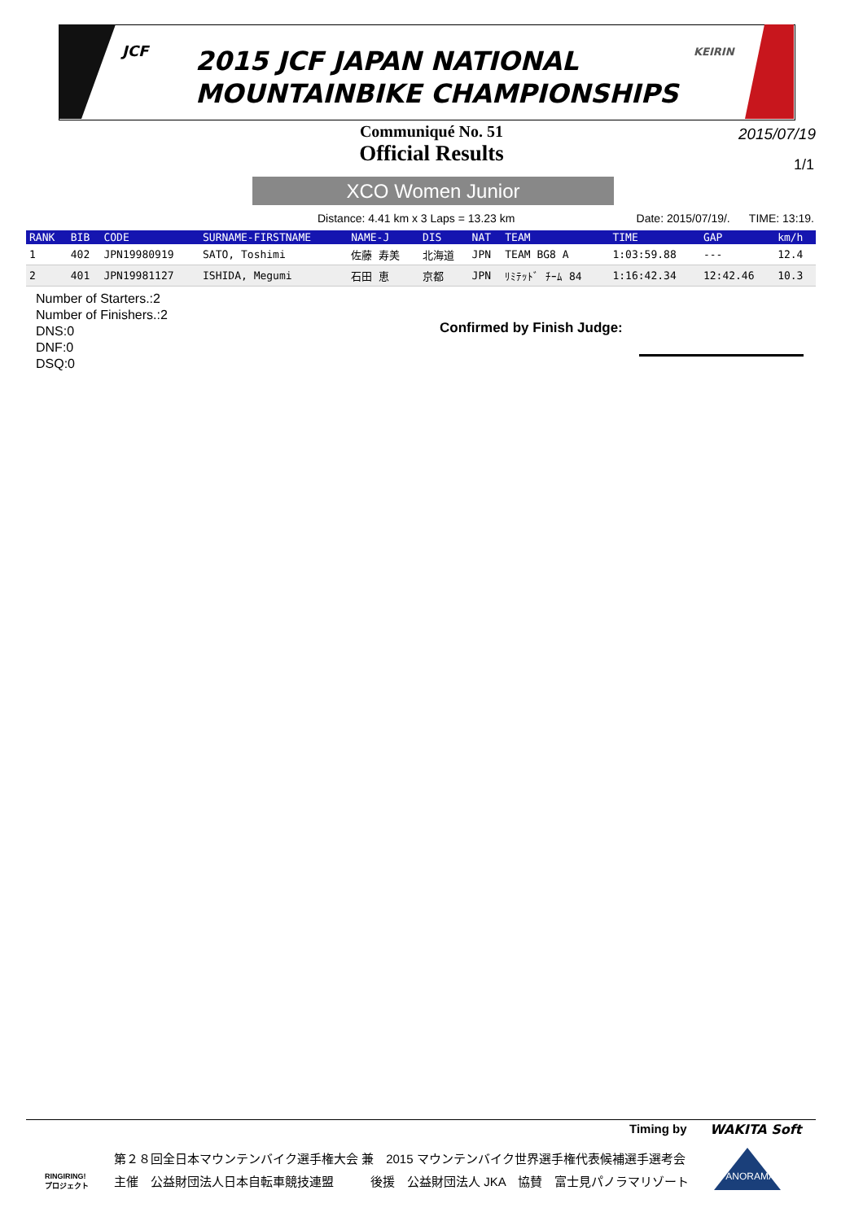JCF
2015 JCF JAPAN NATIONAL
MOUNTAINBIKE CHAMPIONSHIPS
KEIRIN
Communiqué No. 51
Official Results
2015/07/19
1/1
XCO Women Junior
Distance: 4.41 km x 3 Laps = 13.23 km Date: 2015/07/19/. TIME: 13:19.
| RANK | BIB | CODE | SURNAME-FIRSTNAME | NAME-J | DIS | NAT | TEAM | TIME | GAP | km/h |
| --- | --- | --- | --- | --- | --- | --- | --- | --- | --- | --- |
| 1 | 402 | JPN19980919 | SATO, Toshimi | 佐藤 寿美 | 北海道 | JPN | TEAM BG8 A | 1:03:59.88 | --- | 12.4 |
| 2 | 401 | JPN19981127 | ISHIDA, Megumi | 石田 恵 | 京都 | JPN | ﾘﾐﾃｯﾄﾞ ﾁｰﾑ 84 | 1:16:42.34 | 12:42.46 | 10.3 |
Number of Starters.:2
Number of Finishers.:2
DNS:0
DNF:0
DSQ:0
Confirmed by Finish Judge:
Timing by WAKITA Soft
RINGIRING!
プロジェクト
第２８回全日本マウンテンバイク選手権大会 兼　2015 マウンテンバイク世界選手権代表候補選手選考会
主催　公益財団法人日本自転車競技連盟　　　後援　公益財団法人 JKA　協賛　富士見パノラマリゾート
PANORAMA